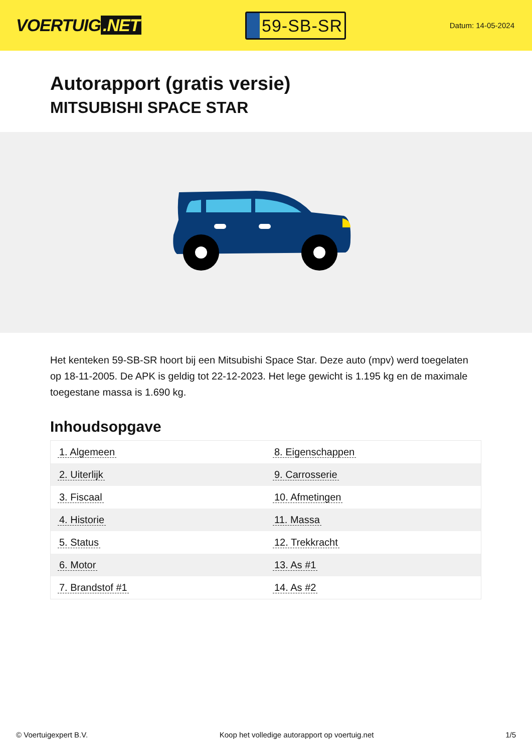VOERTUIG.NET
59-SB-SR
Datum: 14-05-2024
Autorapport (gratis versie)
MITSUBISHI SPACE STAR
Het kenteken 59-SB-SR hoort bij een Mitsubishi Space Star. Deze auto (mpv) werd toegelaten op 18-11-2005. De APK is geldig tot 22-12-2023. Het lege gewicht is 1.195 kg en de maximale toegestane massa is 1.690 kg.
Inhoudsopgave
| 1. Algemeen | 8. Eigenschappen |
| 2. Uiterlijk | 9. Carrosserie |
| 3. Fiscaal | 10. Afmetingen |
| 4. Historie | 11. Massa |
| 5. Status | 12. Trekkracht |
| 6. Motor | 13. As #1 |
| 7. Brandstof #1 | 14. As #2 |
© Voertuigexpert B.V. Koop het volledige autorapport op voertuig.net 1/5